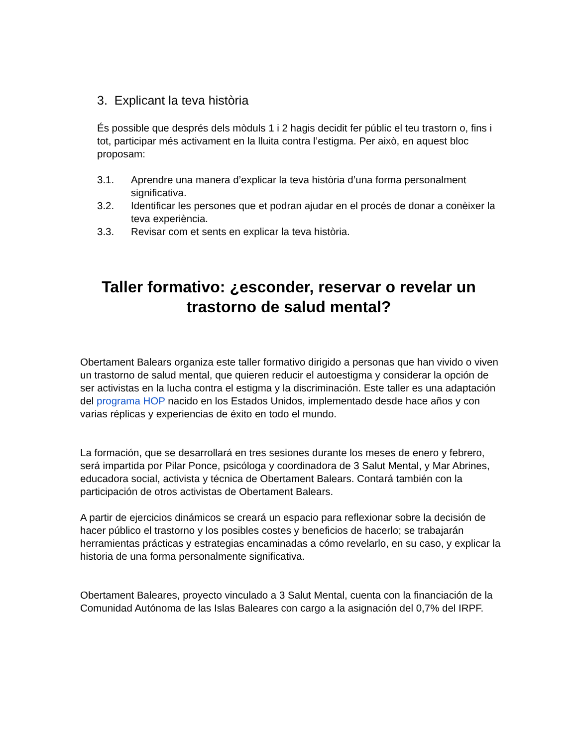3. Explicant la teva història
És possible que després dels mòduls 1 i 2 hagis decidit fer públic el teu trastorn o, fins i tot, participar més activament en la lluita contra l’estigma. Per això, en aquest bloc proposam:
3.1. Aprendre una manera d’explicar la teva història d’una forma personalment significativa.
3.2. Identificar les persones que et podran ajudar en el procés de donar a conèixer la teva experiència.
3.3. Revisar com et sents en explicar la teva història.
Taller formativo: ¿esconder, reservar o revelar un trastorno de salud mental?
Obertament Balears organiza este taller formativo dirigido a personas que han vivido o viven un trastorno de salud mental, que quieren reducir el autoestigma y considerar la opción de ser activistas en la lucha contra el estigma y la discriminación. Este taller es una adaptación del programa HOP nacido en los Estados Unidos, implementado desde hace años y con varias réplicas y experiencias de éxito en todo el mundo.
La formación, que se desarrollará en tres sesiones durante los meses de enero y febrero, será impartida por Pilar Ponce, psicóloga y coordinadora de 3 Salut Mental, y Mar Abrines, educadora social, activista y técnica de Obertament Balears. Contará también con la participación de otros activistas de Obertament Balears.
A partir de ejercicios dinámicos se creará un espacio para reflexionar sobre la decisión de hacer público el trastorno y los posibles costes y beneficios de hacerlo; se trabajarán herramientas prácticas y estrategias encaminadas a cómo revelarlo, en su caso, y explicar la historia de una forma personalmente significativa.
Obertament Baleares, proyecto vinculado a 3 Salut Mental, cuenta con la financiación de la Comunidad Autónoma de las Islas Baleares con cargo a la asignación del 0,7% del IRPF.